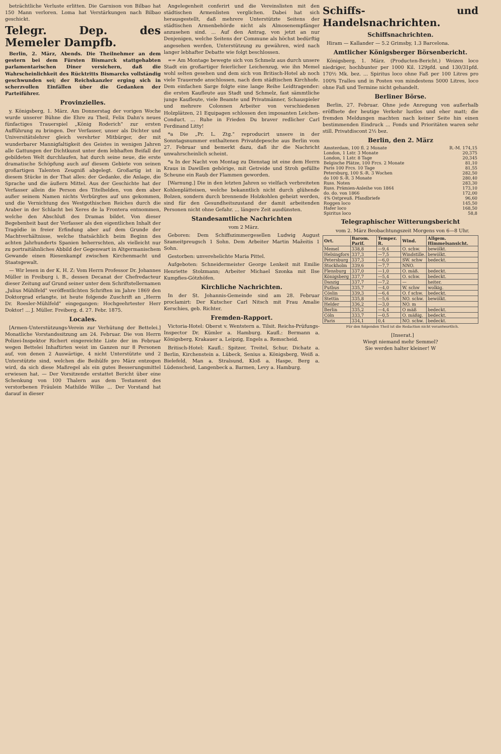beträchtliche Verluste erlitten. Die Garnison von Bilbao hat 150 Mann verloren. Loma hat Verstärkungen nach Bilbao geschickt.
Telegr. Dep. des Memeler Dampfb.
Berlin, 2. März, Abends. Die Theilnehmer an dem gestern bei dem Fürsten Bismarck stattgehabten parlamentarischen Diner versichern, daß die Wahrscheinlichkeit des Rücktritts Bismarcks vollständig geschwunden sei; der Reichskanzler erging sich in scherzvollen Einfällen über die Gedanken der Parteiführer.
Provinzielles.
y. Königsberg, 1. März. Am Donnerstag der vorigen Woche wurde unserer Bühne die Ehre zu Theil, Felix Dahn's neues fünfactiges Trauerspiel „König Roderich" zur ersten Aufführung zu bringen. Der Verfasser, unser als Dichter und Universitätslehrer gleich verehrter Mitbürger, der mit wunderbarer Mannigfaltigkeit des Geistes in wenigen Jahren alle Gattungen der Dichtkunst unter dem lebhaften Beifall der gebildeten Welt durchlaufen, hat durch seine neue, die erste dramatische Schöpfung auch auf diesem Gebiete von seinen großartigen Talenten Zeugniß abgelegt. Großartig ist in diesem Stücke in der That alles: der Gedanke, die Anlage, die Sprache und die äußern Mittel. Aus der Geschichte hat der Verfasser allein die Person des Titelhelden, von dem aber außer seinem Namen nichts Verbürgtes auf uns gekommen, und die Vernichtung des Westgothischen Reiches durch die Araber in der Schlacht bei Xeres de la Frontera entnommen, welche den Abschluß des Dramas bildet. Von dieser Begebenheit baut der Verfasser als den eigentlichen Inhalt der Tragödie in freier Erfindung aber auf dem Grunde der Machtverhältnisse, welche thatsächlich beim Beginn des achten Jahrhunderts Spanien beherrschten, als vielleicht nur zu portraitähnliches Abbild der Gegenwart in Altgermanischem Gewande einen Riesenkampf zwischen Kirchenmacht und Staatsgewalt.
— Wir lesen in der K. H. Z: Vom Herrn Professor Dr. Johannes Müller in Freiburg i. B., dessen Decanat der Chefredacteur dieser Zeitung auf Grund seiner unter dem Schriftstellernamen „Julius Mühlfeld" veröffentlichten Schriften im Jahre 1869 den Doktorgrad erlangte, ist heute folgende Zuschrift an „Herrn Dr. Roesler-Mühlfeld" eingegangen: Hochgeehrtester Herr Doktor! ... J. Müller. Freiberg, d. 27. Febr. 1875.
Locales.
[Armen-Unterstützungs-Verein zur Verhütung der Bettelei.] Monatliche Vorstandssitzung am 24. Februar. Die von Herrn Polizei-Inspektor Richert eingereichte Liste der im Februar wegen Bettelei Inhaftirten weist im Ganzen nur 8 Personen auf, von denen 2 Auswärtige, 4 nicht Unterstützte und 2 Unterstützte sind, welchen die Beihülfe pro März entzogen wird, da sich diese Maßregel als ein gutes Besserungsmittel erwiesen hat. — Der Vorsitzende erstattet Bericht über eine Schenkung von 100 Thalern aus dem Testament des verstorbenen Fräulein Mathilde Wilke ... Der Vorstand hat darauf in dieser
Angelegenheit conferirt und die Vereinslisten mit den städtischen Armenlisten verglichen. Dabei hat sich herausgestellt, daß mehrere Unterstützte Seitens der städtischen Armenbehörde nicht als Almosenempfänger anzusehen sind. ... Auf den Antrag, von jetzt an nur Denjenigen, welche Seitens der Commune als höchst bedürftig angesehen werden, Unterstützung zu gewähren, wird nach langer lebhafter Debatte wie folgt beschlossen.
== Am Montage bewegte sich von Schmelz aus durch unsere Stadt ein großartiger feierlicher Leichenzug, wie ihn Memel wohl selten gesehen und dem sich von Britisch-Hotel ab noch viele Trauernde anschlossen, nach dem städtischen Kirchhofe. Dem einfachen Sarge folgte eine lange Reihe Leidtragender: die ersten Kaufleute aus Stadt und Schmelz, fast sämmtliche junge Kaufleute, viele Beamte und Privatmänner, Schauspieler und mehrere Colonnen Arbeiter von verschiedenen Holzplätzen, 21 Equipagen schlossen den imposanten Leichen-Conduct. ... Ruhe in Frieden Du braver redlicher Carl Ferdinand Litty!
*a Die „Pr. L. Ztg." reproducirt unsere in der Sonntagsnummer enthaltenen Privatdepesche aus Berlin vom 27. Februar und bemerkt dazu, daß ihr die Nachricht unwahrscheinlich scheint.
*a In der Nacht von Montag zu Dienstag ist eine dem Herrn Kraus in Dawillen gehörige, mit Getreide und Stroh gefüllte Scheune ein Raub der Flammen geworden.
[Warnung.] Die in den letzten Jahren so vielfach verbreiteten Kohlenplätteisen, welche bekanntlich nicht durch glühende Bolzen, sondern durch brennende Holzkohlen geheizt werden, sind für den Gesundheitszustand der damit arbeitenden Personen nicht ohne Gefahr. ... längere Zeit ausdünsten.
Standesamtliche Nachrichten
vom 2 März.
Geboren: Dem Schiffszimmergesellen Ludwig August Szameitpreugsch 1 Sohn. Dem Arbeiter Martin Mažeitis 1 Sohn.
Gestorben: unverehelichte Maria Pittel.
Aufgeboten: Schneidermeister George Lenkeit mit Emilie Henriette Stolzmann; Arbeiter Michael Szonka mit Ilse Kumpfies-Götzhöfen.
Kirchliche Nachrichten.
In der St. Johannis-Gemeinde sind am 28. Februar proclamirt: Der Kutscher Carl Nitsch mit Frau Amalie Kerschies, geb. Richter.
Fremden-Rapport.
Victoria-Hotel: Oberst v. Wentstern a. Tilsit. Reichs-Prüfungs-Inspector Dr. Kümler a. Hamburg. Kaufl.: Bermann a. Königsberg, Krakauer a. Leipzig, Engels a. Remscheid.
Britisch-Hotel: Kaufl.: Spitzer, Treitel, Schur, Dichatz a. Berlin, Kirchenstein a. Lübeck, Senius a. Königsberg, Weiß a. Bielefeld, Man a. Stralsund, Kloß a. Haspe, Berg a. Lüdenscheid, Langenbeck a. Barmen, Levy a. Hamburg.
Schiffs- und Handelsnachrichten.
Schiffsnachrichten.
Hiram — Kallander — 5.2 Grimsby, 1.3 Barcelona.
Amtlicher Königsberger Börsenbericht.
Königsberg, 1. März. (Producten-Bericht.) Weizen loco niedriger, hochbunter per 1000 Kil. 129pfd. und 130/31pfd. 170½ Mk. bez. ... Spiritus loco ohne Faß per 100 Litres pro 100% Tralles und in Posten von mindestens 5000 Litres, loco ohne Faß und Termine nicht gehandelt.
Berliner Börse.
Berlin, 27. Februar. Ohne jede Anregung von außerhalb eröffnete der heutige Verkehr lustlos und eher matt; die fremden Meldungen machten nach keiner Seite hin einen bestimmenden Eindruck ... Fonds und Prioritäten waren sehr still. Privatdiscont 2½ bez.
Berlin, den 2. März
| Amsterdam, 100 fl. 2 Monate | R.-M. 174,15 |
| London, 1 Lstr. 3 Monate | 20,375 |
| London, 1 Lstr. 8 Tage | 20,345 |
| Belgische Plätze, 100 Frcs. 2 Monate | 81,10 |
| Paris 100 Frcs. 10 Tage | 81,55 |
| Petersburg, 100 S.-R. 3 Wochen | 282,50 |
| do 100 S.-R. 3 Monate | 280,40 |
| Russ. Noten | 283,30 |
| Russ. Prämien-Anleihe von 1864 | 173,10 |
| do. do. von 1866 | 172,00 |
| 4% Ostpreuß. Pfandbriefe | 96,60 |
| Roggen loco | 145,50 |
| Hafer loco | 168,50 |
| Spiritus loco | 58,8 |
Telegraphischer Witterungsbericht
vom 2. März Beobachtungszeit Morgens von 6—8 Uhr.
| Ort. | Barom. Parif. | Temper. R. | Wind. | Allgem. Himmelsansicht. |
| --- | --- | --- | --- | --- |
| Memel | 338,8 | —9,4 | O. schw. | bewölkt. |
| Helsingfors | 337,3 | —7,5 | Windstille. | bewölkt. |
| Petersburg | 337,3 | —6,0 | SW. schw | bedeckt. |
| Stockholm | 339,6 | —7,7 | NNO. | |
| Flensburg | 337,0 | —1,0 | O. mäß. | bedeckt. |
| Königsberg | 337,7 | —5,4 | O. schw. | bedeckt. |
| Danzig | 337,7 | —7,2 | — | heiter. |
| Putbus | 335,7 | —4,0 | W. schw | wolkig. |
| Cöslin | 339,3 | —6,4 | O. f schw. | bedeckt. |
| Stettin | 335,8 | —5,6 | NO. schw. | bewölkt. |
| Helder | 336,2 | —3,0 | NO. m | |
| Berlin | 335,2 | —4,4 | O mäß | bedeckt. |
| Cöln | 333,7 | —0,5 | O. mäßig. | bedeckt. |
| Paris | 334,1 | 0,4 | NO. schw. | bedeckt. |
Für den folgenden Theil ist die Redaction nicht verantwortlich.
[Inserat.]
Wiegt niemand mehr Semmel?
Sie werden halter kleiner! W